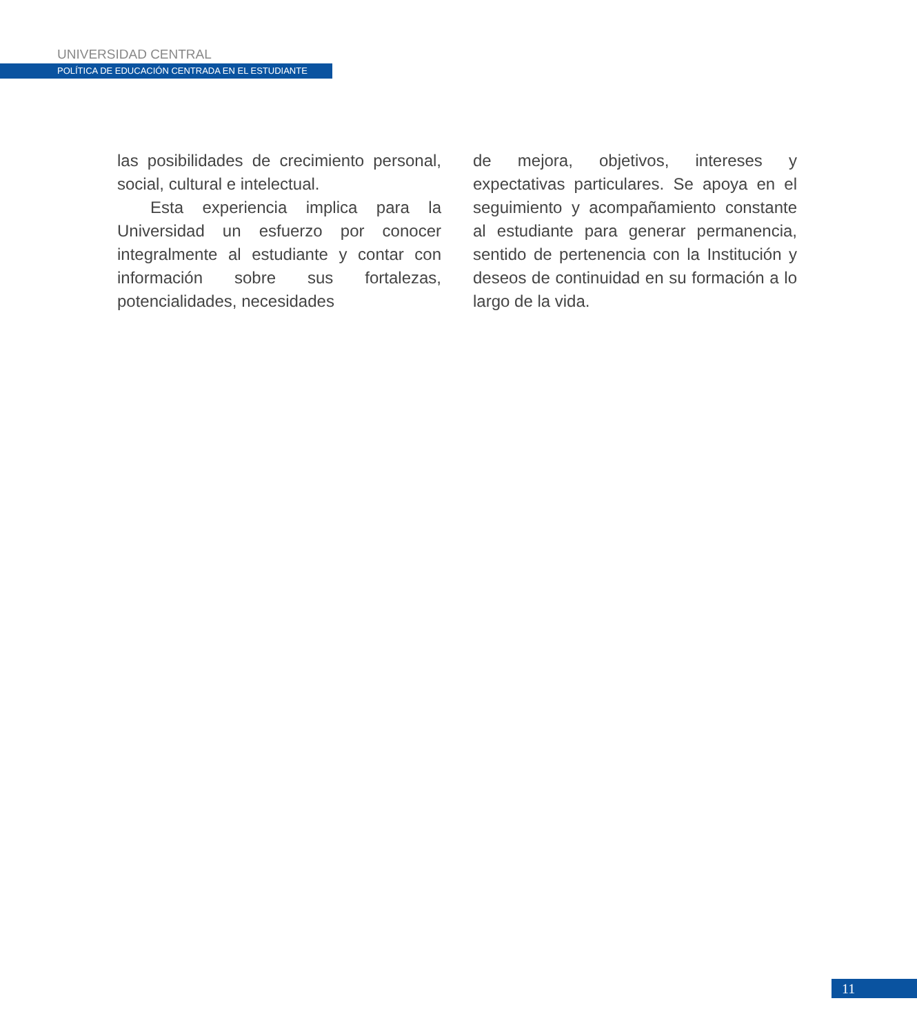UNIVERSIDAD CENTRAL
POLÍTICA DE EDUCACIÓN CENTRADA EN EL ESTUDIANTE
las posibilidades de crecimiento personal, social, cultural e intelectual.
Esta experiencia implica para la Universidad un esfuerzo por conocer integralmente al estudiante y contar con información sobre sus fortalezas, potencialidades, necesidades
de mejora, objetivos, intereses y expectativas particulares. Se apoya en el seguimiento y acompañamiento constante al estudiante para generar permanencia, sentido de pertenencia con la Institución y deseos de continuidad en su formación a lo largo de la vida.
11